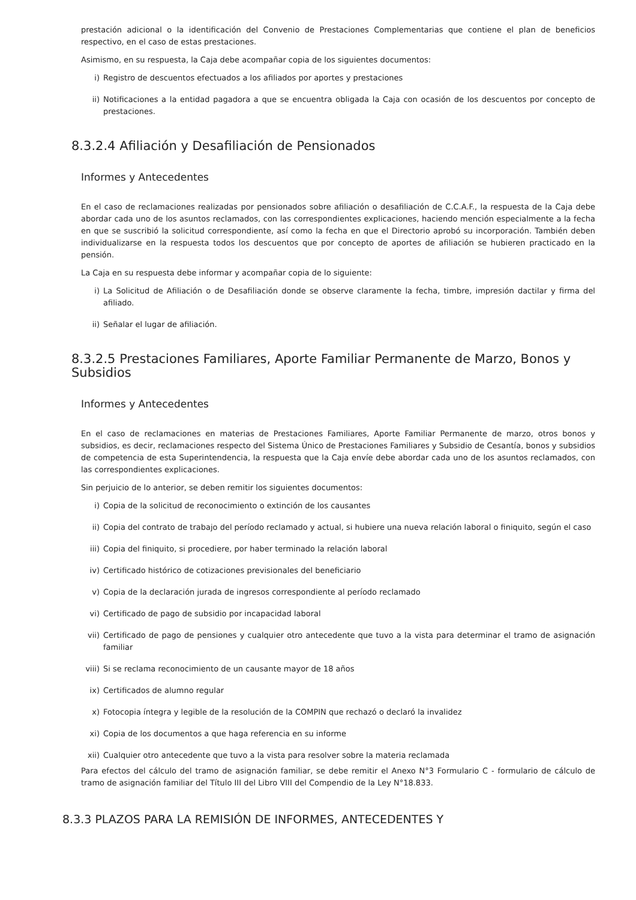prestación adicional o la identificación del Convenio de Prestaciones Complementarias que contiene el plan de beneficios respectivo, en el caso de estas prestaciones.
Asimismo, en su respuesta, la Caja debe acompañar copia de los siguientes documentos:
i) Registro de descuentos efectuados a los afiliados por aportes y prestaciones
ii) Notificaciones a la entidad pagadora a que se encuentra obligada la Caja con ocasión de los descuentos por concepto de prestaciones.
8.3.2.4 Afiliación y Desafiliación de Pensionados
Informes y Antecedentes
En el caso de reclamaciones realizadas por pensionados sobre afiliación o desafiliación de C.C.A.F., la respuesta de la Caja debe abordar cada uno de los asuntos reclamados, con las correspondientes explicaciones, haciendo mención especialmente a la fecha en que se suscribió la solicitud correspondiente, así como la fecha en que el Directorio aprobó su incorporación. También deben individualizarse en la respuesta todos los descuentos que por concepto de aportes de afiliación se hubieren practicado en la pensión.
La Caja en su respuesta debe informar y acompañar copia de lo siguiente:
i) La Solicitud de Afiliación o de Desafiliación donde se observe claramente la fecha, timbre, impresión dactilar y firma del afiliado.
ii) Señalar el lugar de afiliación.
8.3.2.5 Prestaciones Familiares, Aporte Familiar Permanente de Marzo, Bonos y Subsidios
Informes y Antecedentes
En el caso de reclamaciones en materias de Prestaciones Familiares, Aporte Familiar Permanente de marzo, otros bonos y subsidios, es decir, reclamaciones respecto del Sistema Único de Prestaciones Familiares y Subsidio de Cesantía, bonos y subsidios de competencia de esta Superintendencia, la respuesta que la Caja envíe debe abordar cada uno de los asuntos reclamados, con las correspondientes explicaciones.
Sin perjuicio de lo anterior, se deben remitir los siguientes documentos:
i) Copia de la solicitud de reconocimiento o extinción de los causantes
ii) Copia del contrato de trabajo del período reclamado y actual, si hubiere una nueva relación laboral o finiquito, según el caso
iii) Copia del finiquito, si procediere, por haber terminado la relación laboral
iv) Certificado histórico de cotizaciones previsionales del beneficiario
v) Copia de la declaración jurada de ingresos correspondiente al período reclamado
vi) Certificado de pago de subsidio por incapacidad laboral
vii) Certificado de pago de pensiones y cualquier otro antecedente que tuvo a la vista para determinar el tramo de asignación familiar
viii) Si se reclama reconocimiento de un causante mayor de 18 años
ix) Certificados de alumno regular
x) Fotocopia íntegra y legible de la resolución de la COMPIN que rechazó o declaró la invalidez
xi) Copia de los documentos a que haga referencia en su informe
xii) Cualquier otro antecedente que tuvo a la vista para resolver sobre la materia reclamada
Para efectos del cálculo del tramo de asignación familiar, se debe remitir el Anexo N°3 Formulario C - formulario de cálculo de tramo de asignación familiar del Título III del Libro VIII del Compendio de la Ley N°18.833.
8.3.3 PLAZOS PARA LA REMISIÓN DE INFORMES, ANTECEDENTES Y